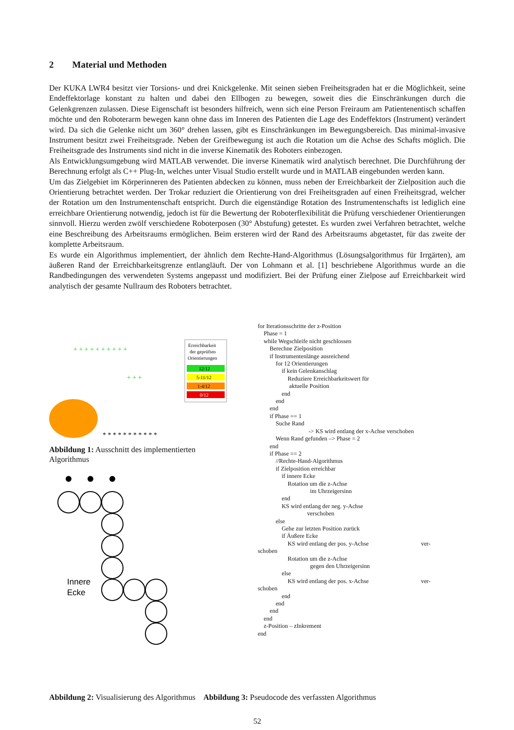2 Material und Methoden
Der KUKA LWR4 besitzt vier Torsions- und drei Knickgelenke. Mit seinen sieben Freiheitsgraden hat er die Möglichkeit, seine Endeffektorlage konstant zu halten und dabei den Ellbogen zu bewegen, soweit dies die Einschränkungen durch die Gelenkgrenzen zulassen. Diese Eigenschaft ist besonders hilfreich, wenn sich eine Person Freiraum am Patientenentisch schaffen möchte und den Roboterarm bewegen kann ohne dass im Inneren des Patienten die Lage des Endeffektors (Instrument) verändert wird. Da sich die Gelenke nicht um 360° drehen lassen, gibt es Einschränkungen im Bewegungsbereich. Das minimal-invasive Instrument besitzt zwei Freiheitsgrade. Neben der Greifbewegung ist auch die Rotation um die Achse des Schafts möglich. Die Freiheitsgrade des Instruments sind nicht in die inverse Kinematik des Roboters einbezogen.
Als Entwicklungsumgebung wird MATLAB verwendet. Die inverse Kinematik wird analytisch berechnet. Die Durchführung der Berechnung erfolgt als C++ Plug-In, welches unter Visual Studio erstellt wurde und in MATLAB eingebunden werden kann.
Um das Zielgebiet im Körperinneren des Patienten abdecken zu können, muss neben der Erreichbarkeit der Zielposition auch die Orientierung betrachtet werden. Der Trokar reduziert die Orientierung von drei Freiheitsgraden auf einen Freiheitsgrad, welcher der Rotation um den Instrumentenschaft entspricht. Durch die eigenständige Rotation des Instrumentenschafts ist lediglich eine erreichbare Orientierung notwendig, jedoch ist für die Bewertung der Roboterflexibilität die Prüfung verschiedener Orientierungen sinnvoll. Hierzu werden zwölf verschiedene Roboterposen (30° Abstufung) getestet. Es wurden zwei Verfahren betrachtet, welche eine Beschreibung des Arbeitsraums ermöglichen. Beim ersteren wird der Rand des Arbeitsraums abgetastet, für das zweite der komplette Arbeitsraum.
Es wurde ein Algorithmus implementiert, der ähnlich dem Rechte-Hand-Algorithmus (Lösungsalgorithmus für Irrgärten), am äußeren Rand der Erreichbarkeitsgrenze entlangläuft. Der von Lohmann et al. [1] beschriebene Algorithmus wurde an die Randbedingungen des verwendeten Systems angepasst und modifiziert. Bei der Prüfung einer Zielpose auf Erreichbarkeit wird analytisch der gesamte Nullraum des Roboters betrachtet.
+ + + + + + + + + +
+ + +
* * * * * * * * * * *
Erreichbarkeit
der geprüften
Orientierungen
12/12
5-11/12
1-4/12
0/12
Abbildung 1: Ausschnitt des implementierten Algorithmus
Innere
Ecke
for Iterationsschritte der z-Position Phase = 1 while Wegschleife nicht geschlossen Berechne Zielposition if Instrumentenlänge ausreichend for 12 Orientierungen if kein Gelenkanschlag Reduziere Erreichbarkeitswert für aktuelle Position end end end if Phase == 1 Suche Rand -> KS wird entlang der x-Achse verschoben Wenn Rand gefunden –> Phase = 2 end if Phase == 2 //Rechte-Hand-Algorithmus if Zielposition erreichbar if innere Ecke Rotation um die z-Achse im Uhrzeigersinn end KS wird entlang der neg. y-Achse verschoben else Gehe zur letzten Position zurück if Äußere Ecke KS wird entlang der pos. y-Achse ver- schoben Rotation um die z-Achse gegen den Uhrzeigersinn else KS wird entlang der pos. x-Achse ver- schoben end end end end z-Position – zInkrement end
Abbildung 2: Visualisierung des Algorithmus Abbildung 3: Pseudocode des verfassten Algorithmus
52